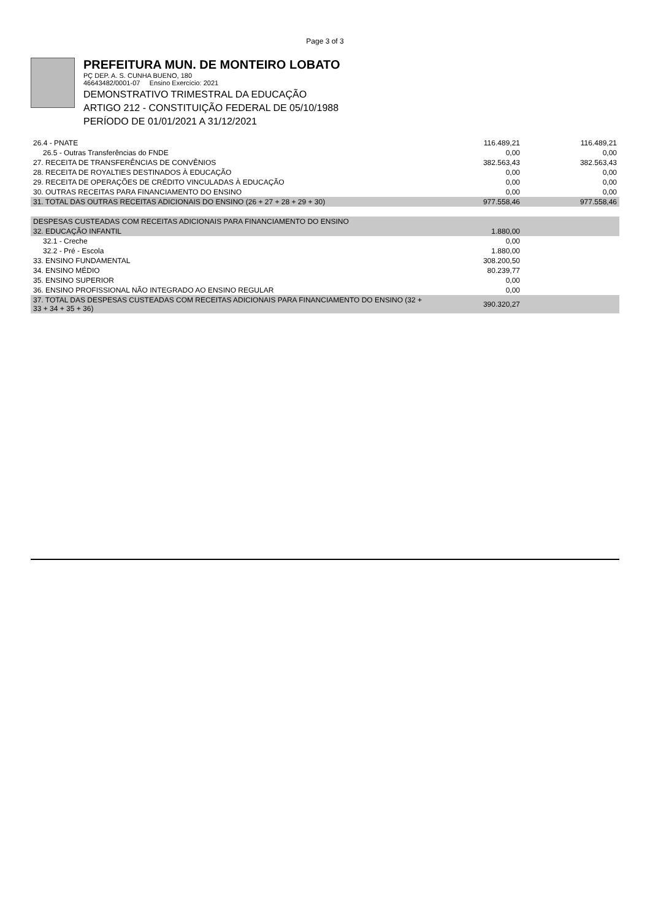Page 3 of 3
PREFEITURA MUN. DE MONTEIRO LOBATO
PÇ DEP. A. S. CUNHA BUENO, 180
46643482/0001-07 Ensino Exercício: 2021
DEMONSTRATIVO TRIMESTRAL DA EDUCAÇÃO
ARTIGO 212 - CONSTITUIÇÃO FEDERAL DE 05/10/1988
PERÍODO DE 01/01/2021 A 31/12/2021
| 26.4 - PNATE | 116.489,21 | 116.489,21 |
| 26.5 - Outras Transferências do FNDE | 0,00 | 0,00 |
| 27. RECEITA DE TRANSFERÊNCIAS DE CONVÊNIOS | 382.563,43 | 382.563,43 |
| 28. RECEITA DE ROYALTIES DESTINADOS À EDUCAÇÃO | 0,00 | 0,00 |
| 29. RECEITA DE OPERAÇÕES DE CRÉDITO VINCULADAS À EDUCAÇÃO | 0,00 | 0,00 |
| 30. OUTRAS RECEITAS PARA FINANCIAMENTO DO ENSINO | 0,00 | 0,00 |
| 31. TOTAL DAS OUTRAS RECEITAS ADICIONAIS DO ENSINO (26 + 27 + 28 + 29 + 30) | 977.558,46 | 977.558,46 |
| DESPESAS CUSTEADAS COM RECEITAS ADICIONAIS PARA FINANCIAMENTO DO ENSINO | | |
| 32. EDUCAÇÃO INFANTIL | 1.880,00 | |
| 32.1 - Creche | 0,00 | |
| 32.2 - Pré - Escola | 1.880,00 | |
| 33. ENSINO FUNDAMENTAL | 308.200,50 | |
| 34. ENSINO MÉDIO | 80.239,77 | |
| 35. ENSINO SUPERIOR | 0,00 | |
| 36. ENSINO PROFISSIONAL NÃO INTEGRADO AO ENSINO REGULAR | 0,00 | |
| 37. TOTAL DAS DESPESAS CUSTEADAS COM RECEITAS ADICIONAIS PARA FINANCIAMENTO DO ENSINO (32 + 33 + 34 + 35 + 36) | 390.320,27 | |